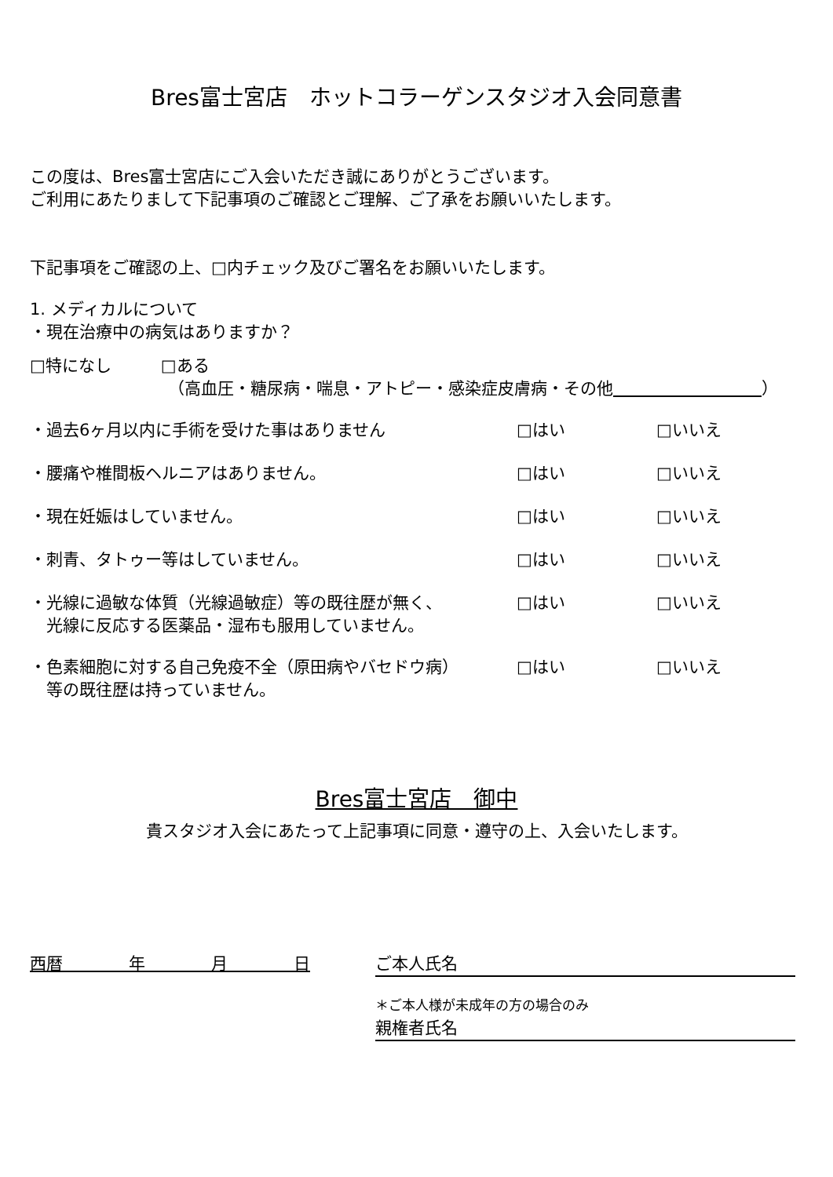Bres富士宮店　ホットコラーゲンスタジオ入会同意書
この度は、Bres富士宮店にご入会いただき誠にありがとうございます。
ご利用にあたりまして下記事項のご確認とご理解、ご了承をお願いいたします。
下記事項をご確認の上、□内チェック及びご署名をお願いいたします。
1. メディカルについて
・現在治療中の病気はありますか？
□特になし　　　□ある
（高血圧・糖尿病・喘息・アトピー・感染症皮膚病・その他　　　　　　　　　 ）
・過去6ヶ月以内に手術を受けた事はありません □はい □いいえ
・腰痛や椎間板ヘルニアはありません。 □はい □いいえ
・現在妊娠はしていません。 □はい □いいえ
・刺青、タトゥー等はしていません。 □はい □いいえ
・光線に過敏な体質（光線過敏症）等の既往歴が無く、
　光線に反応する医薬品・湿布も服用していません。
□はい □いいえ
・色素細胞に対する自己免疫不全（原田病やバセドウ病）
　等の既往歴は持っていません。
□はい □いいえ
Bres富士宮店　御中
貴スタジオ入会にあたって上記事項に同意・遵守の上、入会いたします。
西暦　　　　年　　　　月　　　　日 ご本人氏名
＊ご本人様が未成年の方の場合のみ
親権者氏名